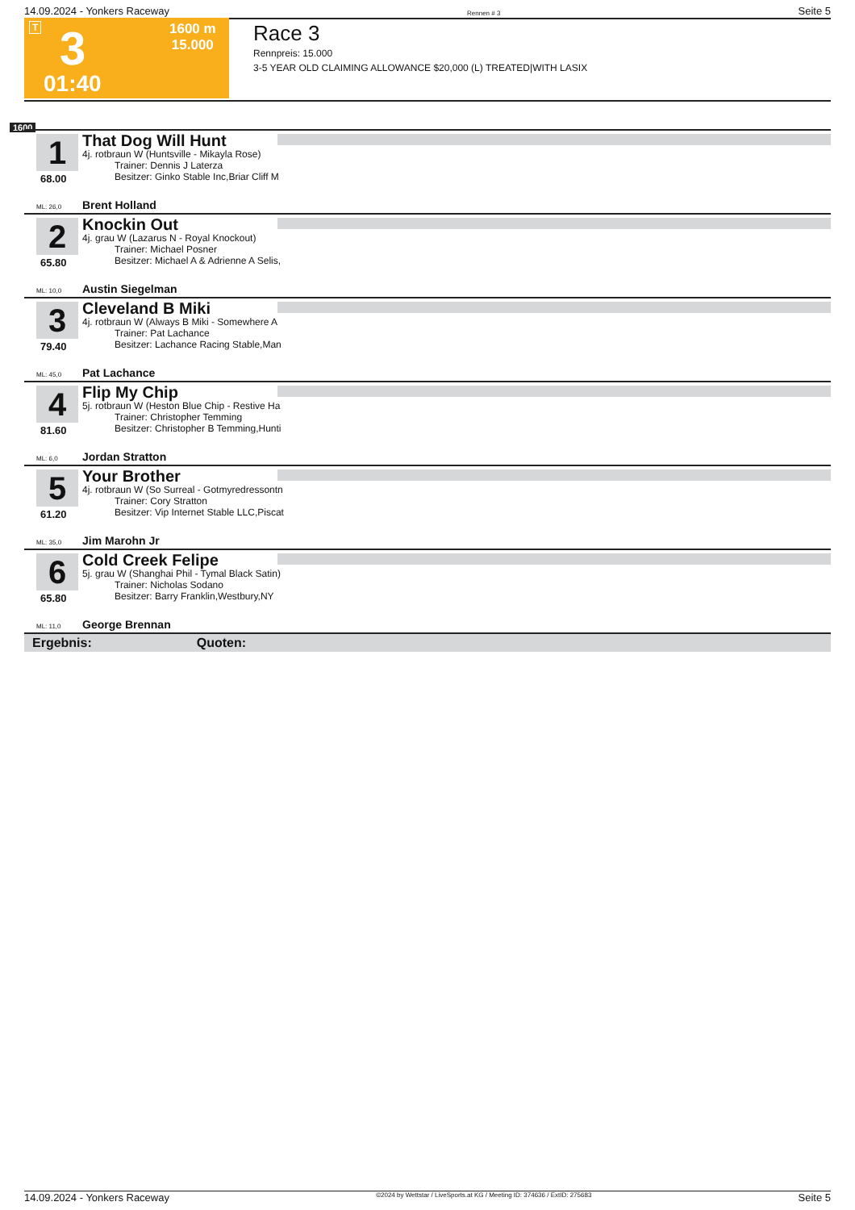14.09.2024 - Yonkers Raceway Rennen # 3 Seite 5
T 3 1600 m
15.000
01:40
Race 3
Rennpreis: 15.000
3-5 YEAR OLD CLAIMING ALLOWANCE $20,000 (L) TREATED|WITH LASIX
1600
1
68.00
That Dog Will Hunt
4j. rotbraun W (Huntsville - Mikayla Rose)
Trainer: Dennis J Laterza
Besitzer: Ginko Stable Inc,Briar Cliff M
ML: 26,0 Brent Holland
2
65.80
Knockin Out
4j. grau W (Lazarus N - Royal Knockout)
Trainer: Michael Posner
Besitzer: Michael A & Adrienne A Selis,
ML: 10,0 Austin Siegelman
3
79.40
Cleveland B Miki
4j. rotbraun W (Always B Miki - Somewhere A
Trainer: Pat Lachance
Besitzer: Lachance Racing Stable,Man
ML: 45,0 Pat Lachance
4
81.60
Flip My Chip
5j. rotbraun W (Heston Blue Chip - Restive Ha
Trainer: Christopher Temming
Besitzer: Christopher B Temming,Hunti
ML: 6,0 Jordan Stratton
5
61.20
Your Brother
4j. rotbraun W (So Surreal - Gotmyredressontn
Trainer: Cory Stratton
Besitzer: Vip Internet Stable LLC,Piscat
ML: 35,0 Jim Marohn Jr
6
65.80
Cold Creek Felipe
5j. grau W (Shanghai Phil - Tymal Black Satin)
Trainer: Nicholas Sodano
Besitzer: Barry Franklin,Westbury,NY
ML: 11,0 George Brennan
Ergebnis: Quoten:
14.09.2024 - Yonkers Raceway ©2024 by Wettstar / LiveSports.at KG / Meeting ID: 374636 / ExtID: 275683 Seite 5